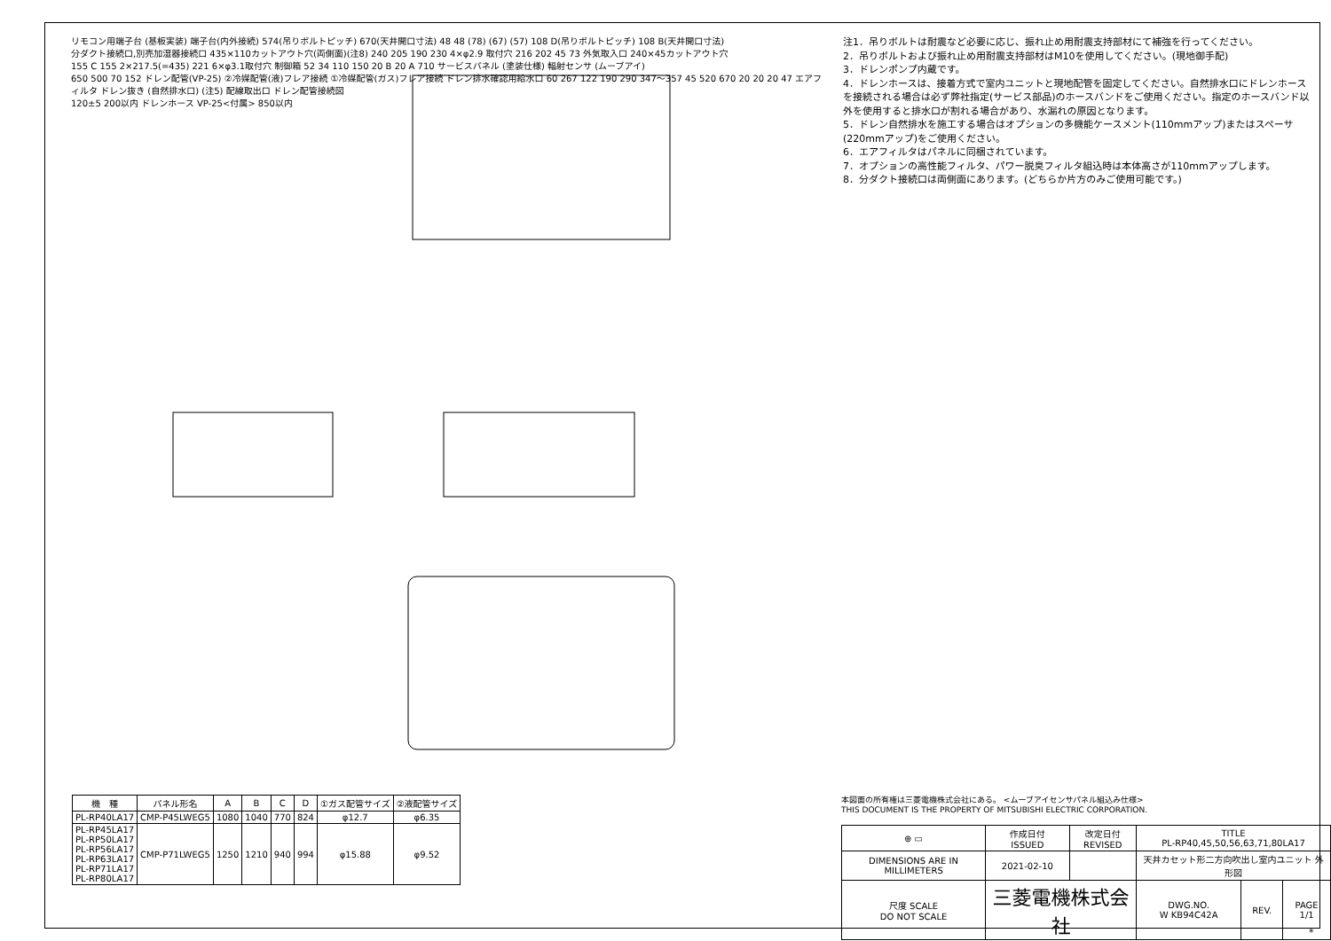リモコン用端子台 (基板実装) 端子台(内外接続) 574(吊りボルトピッチ) 670(天井開口寸法) 48 48 (78) (67) (57) 108 D(吊りボルトピッチ) 108 B(天井開口寸法)
分ダクト接続口,別売加湿器接続口 435×110カットアウト穴(両側面)(注8) 240 205 190 230 4×φ2.9 取付穴 216 202 45 73 外気取入口 240×45カットアウト穴
155 C 155 2×217.5(=435) 221 6×φ3.1取付穴 制御箱 52 34 110 150 20 B 20 A 710 サービスパネル (塗装仕様) 輻射センサ (ムーブアイ)
650 500 70 152 ドレン配管(VP-25) ②冷媒配管(液)フレア接続 ①冷媒配管(ガス)フレア接続 ドレン排水確認用給水口 60 267 122 190 290 347～357 45 520 670 20 20 20 47 エアフィルタ ドレン抜き (自然排水口) (注5) 配線取出口 ドレン配管接続図
120±5 200以内 ドレンホース VP-25<付属> 850以内
注1．吊りボルトは耐震など必要に応じ、振れ止め用耐震支持部材にて補強を行ってください。
2．吊りボルトおよび振れ止め用耐震支持部材はM10を使用してください。(現地御手配)
3．ドレンポンプ内蔵です。
4．ドレンホースは、接着方式で室内ユニットと現地配管を固定してください。自然排水口にドレンホースを接続される場合は必ず弊社指定(サービス部品)のホースバンドをご使用ください。指定のホースバンド以外を使用すると排水口が割れる場合があり、水漏れの原因となります。
5．ドレン自然排水を施工する場合はオプションの多機能ケースメント(110mmアップ)またはスペーサ(220mmアップ)をご使用ください。
6．エアフィルタはパネルに同梱されています。
7．オプションの高性能フィルタ、パワー脱臭フィルタ組込時は本体高さが110mmアップします。
8．分ダクト接続口は両側面にあります。(どちらか片方のみご使用可能です。)
| 機 種 | パネル形名 | A | B | C | D | ①ガス配管サイズ | ②液配管サイズ |
| --- | --- | --- | --- | --- | --- | --- | --- |
| PL-RP40LA17 | CMP-P45LWEG5 | 1080 | 1040 | 770 | 824 | φ12.7 | φ6.35 |
| PL-RP45LA17 PL-RP50LA17 PL-RP56LA17 PL-RP63LA17 PL-RP71LA17 PL-RP80LA17 | CMP-P71LWEG5 | 1250 | 1210 | 940 | 994 | | |
| | | | | | | φ15.88 | φ9.52 |
本図面の所有権は三菱電機株式会社にある。 <ムーブアイセンサパネル組込み仕様>
THIS DOCUMENT IS THE PROPERTY OF MITSUBISHI ELECTRIC CORPORATION.
| ⊕ ▭ | 作成日付 ISSUED | 改定日付 REVISED | TITLE PL-RP40,45,50,56,63,71,80LA17 | | |
| DIMENSIONS ARE IN MILLIMETERS | 2021-02-10 | | 天井カセット形二方向吹出し室内ユニット 外形図 | | |
| 尺度 SCALE DO NOT SCALE | 三菱電機株式会社 | | DWG.NO. W KB94C42A | REV. | PAGE 1/1 |
*